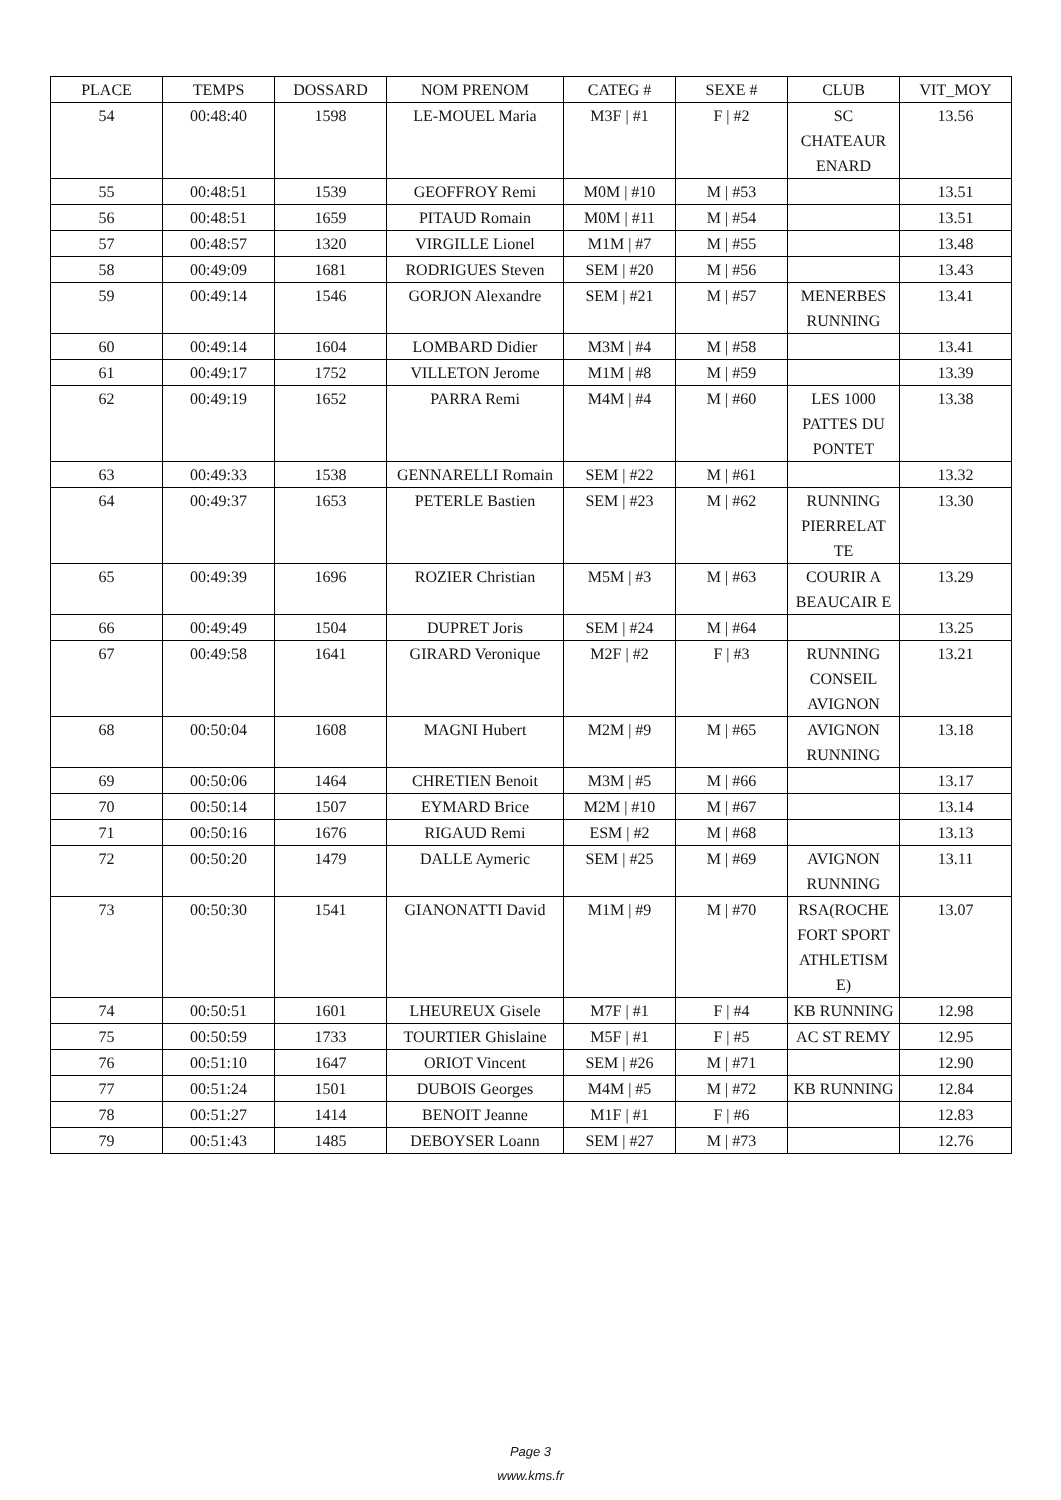| PLACE | TEMPS | DOSSARD | NOM PRENOM | CATEG # | SEXE # | CLUB | VIT_MOY |
| --- | --- | --- | --- | --- | --- | --- | --- |
| 54 | 00:48:40 | 1598 | LE-MOUEL Maria | M3F / #1 | F / #2 | SC CHATEAUR ENARD | 13.56 |
| 55 | 00:48:51 | 1539 | GEOFFROY Remi | M0M / #10 | M / #53 | | 13.51 |
| 56 | 00:48:51 | 1659 | PITAUD Romain | M0M / #11 | M / #54 | | 13.51 |
| 57 | 00:48:57 | 1320 | VIRGILLE Lionel | M1M / #7 | M / #55 | | 13.48 |
| 58 | 00:49:09 | 1681 | RODRIGUES Steven | SEM / #20 | M / #56 | | 13.43 |
| 59 | 00:49:14 | 1546 | GORJON Alexandre | SEM / #21 | M / #57 | MENERBES RUNNING | 13.41 |
| 60 | 00:49:14 | 1604 | LOMBARD Didier | M3M / #4 | M / #58 | | 13.41 |
| 61 | 00:49:17 | 1752 | VILLETON Jerome | M1M / #8 | M / #59 | | 13.39 |
| 62 | 00:49:19 | 1652 | PARRA Remi | M4M / #4 | M / #60 | LES 1000 PATTES DU PONTET | 13.38 |
| 63 | 00:49:33 | 1538 | GENNARELLI Romain | SEM / #22 | M / #61 | | 13.32 |
| 64 | 00:49:37 | 1653 | PETERLE Bastien | SEM / #23 | M / #62 | RUNNING PIERRELAT TE | 13.30 |
| 65 | 00:49:39 | 1696 | ROZIER Christian | M5M / #3 | M / #63 | COURIR A BEAUCAIR E | 13.29 |
| 66 | 00:49:49 | 1504 | DUPRET Joris | SEM / #24 | M / #64 | | 13.25 |
| 67 | 00:49:58 | 1641 | GIRARD Veronique | M2F / #2 | F / #3 | RUNNING CONSEIL AVIGNON | 13.21 |
| 68 | 00:50:04 | 1608 | MAGNI Hubert | M2M / #9 | M / #65 | AVIGNON RUNNING | 13.18 |
| 69 | 00:50:06 | 1464 | CHRETIEN Benoit | M3M / #5 | M / #66 | | 13.17 |
| 70 | 00:50:14 | 1507 | EYMARD Brice | M2M / #10 | M / #67 | | 13.14 |
| 71 | 00:50:16 | 1676 | RIGAUD Remi | ESM / #2 | M / #68 | | 13.13 |
| 72 | 00:50:20 | 1479 | DALLE Aymeric | SEM / #25 | M / #69 | AVIGNON RUNNING | 13.11 |
| 73 | 00:50:30 | 1541 | GIANONATTI David | M1M / #9 | M / #70 | RSA(ROCHE FORT SPORT ATHLETISM E) | 13.07 |
| 74 | 00:50:51 | 1601 | LHEUREUX Gisele | M7F / #1 | F / #4 | KB RUNNING | 12.98 |
| 75 | 00:50:59 | 1733 | TOURTIER Ghislaine | M5F / #1 | F / #5 | AC ST REMY | 12.95 |
| 76 | 00:51:10 | 1647 | ORIOT Vincent | SEM / #26 | M / #71 | | 12.90 |
| 77 | 00:51:24 | 1501 | DUBOIS Georges | M4M / #5 | M / #72 | KB RUNNING | 12.84 |
| 78 | 00:51:27 | 1414 | BENOIT Jeanne | M1F / #1 | F / #6 | | 12.83 |
| 79 | 00:51:43 | 1485 | DEBOYSER Loann | SEM / #27 | M / #73 | | 12.76 |
Page 3
www.kms.fr